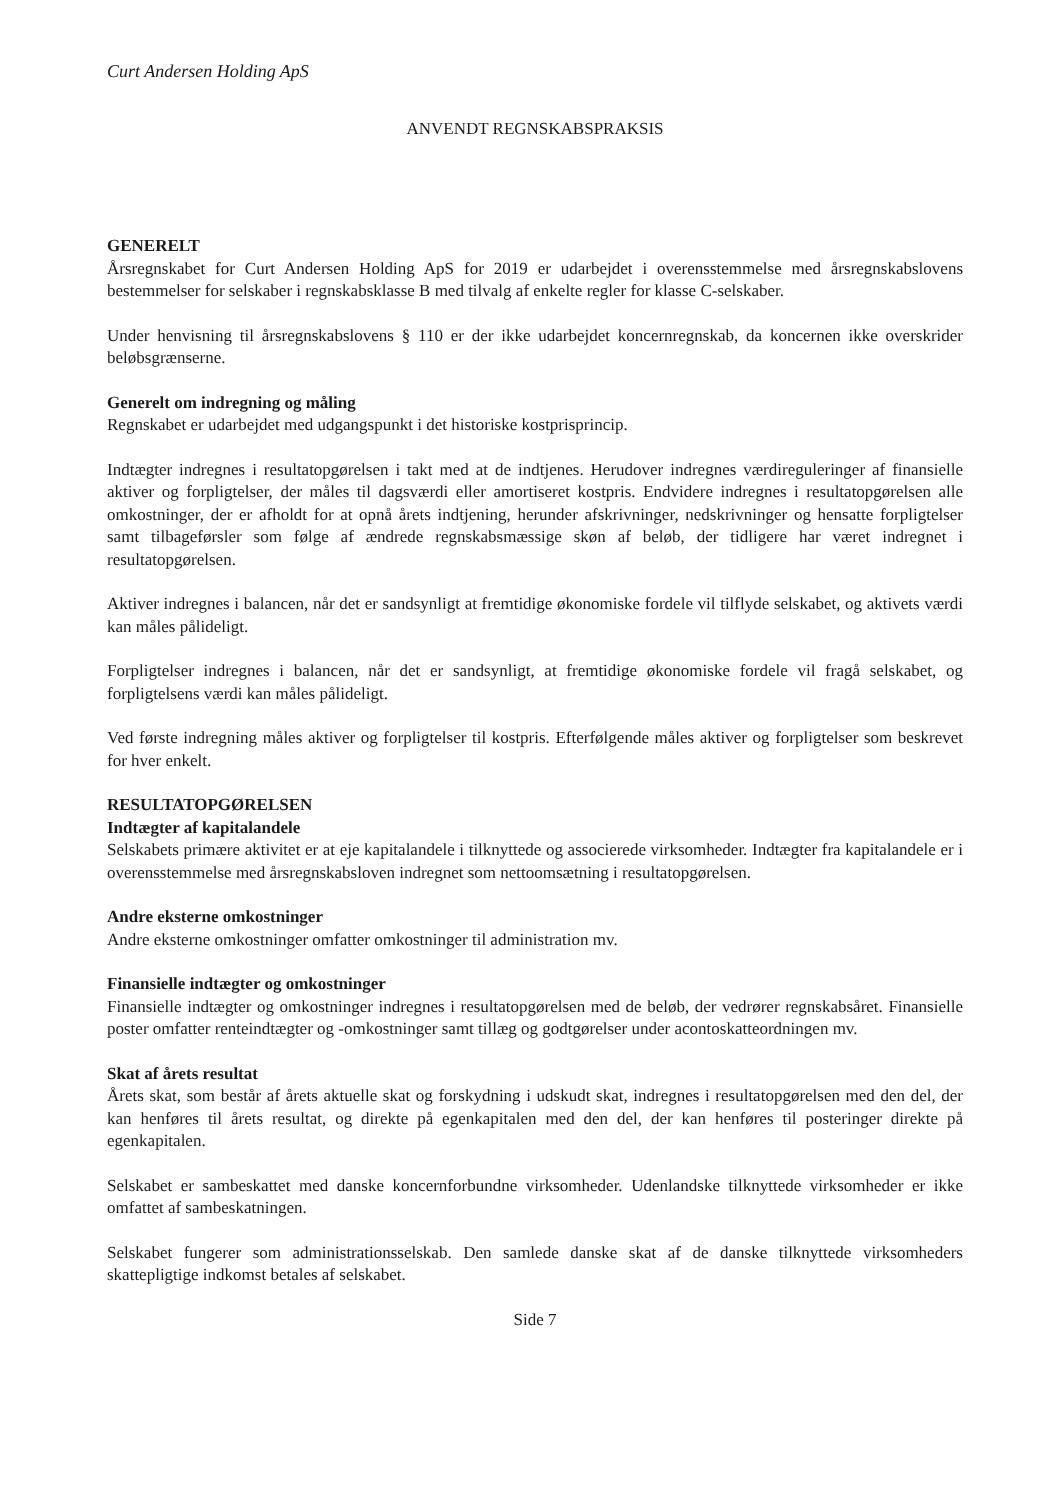Curt Andersen Holding ApS
ANVENDT REGNSKABSPRAKSIS
GENERELT
Årsregnskabet for Curt Andersen Holding ApS for 2019 er udarbejdet i overensstemmelse med årsregnskabslovens bestemmelser for selskaber i regnskabsklasse B med tilvalg af enkelte regler for klasse C-selskaber.
Under henvisning til årsregnskabslovens § 110 er der ikke udarbejdet koncernregnskab, da koncernen ikke overskrider beløbsgrænserne.
Generelt om indregning og måling
Regnskabet er udarbejdet med udgangspunkt i det historiske kostprisprincip.
Indtægter indregnes i resultatopgørelsen i takt med at de indtjenes. Herudover indregnes værdireguleringer af finansielle aktiver og forpligtelser, der måles til dagsværdi eller amortiseret kostpris. Endvidere indregnes i resultatopgørelsen alle omkostninger, der er afholdt for at opnå årets indtjening, herunder afskrivninger, nedskrivninger og hensatte forpligtelser samt tilbageførsler som følge af ændrede regnskabsmæssige skøn af beløb, der tidligere har været indregnet i resultatopgørelsen.
Aktiver indregnes i balancen, når det er sandsynligt at fremtidige økonomiske fordele vil tilflyde selskabet, og aktivets værdi kan måles pålideligt.
Forpligtelser indregnes i balancen, når det er sandsynligt, at fremtidige økonomiske fordele vil fragå selskabet, og forpligtelsens værdi kan måles pålideligt.
Ved første indregning måles aktiver og forpligtelser til kostpris. Efterfølgende måles aktiver og forpligtelser som beskrevet for hver enkelt.
RESULTATOPGØRELSEN
Indtægter af kapitalandele
Selskabets primære aktivitet er at eje kapitalandele i tilknyttede og associerede virksomheder. Indtægter fra kapitalandele er i overensstemmelse med årsregnskabsloven indregnet som nettoomsætning i resultatopgørelsen.
Andre eksterne omkostninger
Andre eksterne omkostninger omfatter omkostninger til administration mv.
Finansielle indtægter og omkostninger
Finansielle indtægter og omkostninger indregnes i resultatopgørelsen med de beløb, der vedrører regnskabsåret. Finansielle poster omfatter renteindtægter og -omkostninger samt tillæg og godtgørelser under acontoskatteordningen mv.
Skat af årets resultat
Årets skat, som består af årets aktuelle skat og forskydning i udskudt skat, indregnes i resultatopgørelsen med den del, der kan henføres til årets resultat, og direkte på egenkapitalen med den del, der kan henføres til posteringer direkte på egenkapitalen.
Selskabet er sambeskattet med danske koncernforbundne virksomheder. Udenlandske tilknyttede virksomheder er ikke omfattet af sambeskatningen.
Selskabet fungerer som administrationsselskab. Den samlede danske skat af de danske tilknyttede virksomheders skattepligtige indkomst betales af selskabet.
Side 7